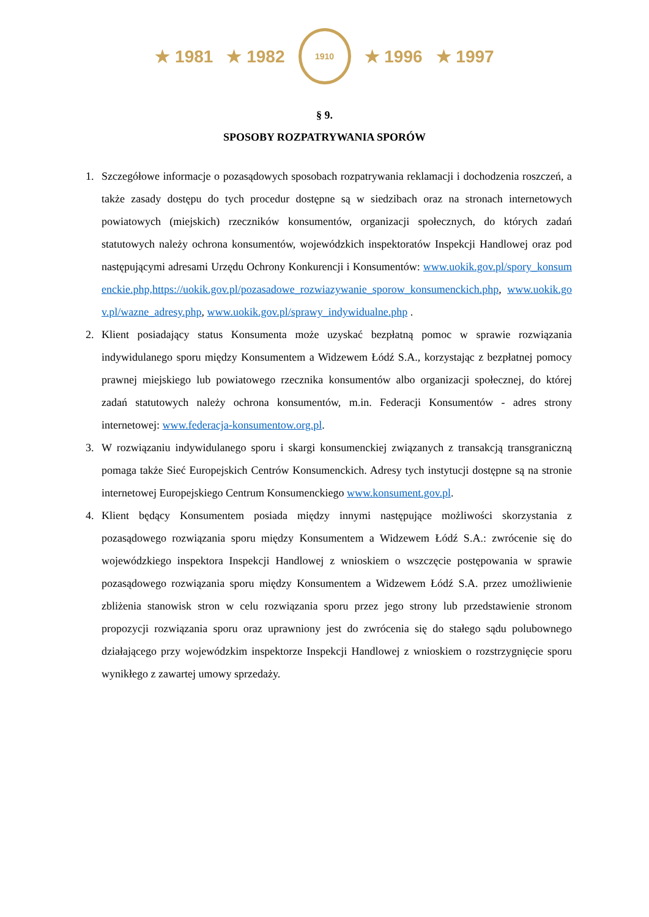★ 1981 ★ 1982
1910
★ 1996 ★ 1997
§ 9.
SPOSOBY ROZPATRYWANIA SPORÓW
1. Szczegółowe informacje o pozasądowych sposobach rozpatrywania reklamacji i dochodzenia roszczeń, a także zasady dostępu do tych procedur dostępne są w siedzibach oraz na stronach internetowych powiatowych (miejskich) rzeczników konsumentów, organizacji społecznych, do których zadań statutowych należy ochrona konsumentów, wojewódzkich inspektoratów Inspekcji Handlowej oraz pod następującymi adresami Urzędu Ochrony Konkurencji i Konsumentów: www.uokik.gov.pl/spory_konsumenckie.php,https://uokik.gov.pl/pozasadowe_rozwiazywanie_sporow_konsumenckich.php, www.uokik.gov.pl/wazne_adresy.php, www.uokik.gov.pl/sprawy_indywidualne.php .
2. Klient posiadający status Konsumenta może uzyskać bezpłatną pomoc w sprawie rozwiązania indywidulanego sporu między Konsumentem a Widzewem Łódź S.A., korzystając z bezpłatnej pomocy prawnej miejskiego lub powiatowego rzecznika konsumentów albo organizacji społecznej, do której zadań statutowych należy ochrona konsumentów, m.in. Federacji Konsumentów - adres strony internetowej: www.federacja-konsumentow.org.pl.
3. W rozwiązaniu indywidulanego sporu i skargi konsumenckiej związanych z transakcją transgraniczną pomaga także Sieć Europejskich Centrów Konsumenckich. Adresy tych instytucji dostępne są na stronie internetowej Europejskiego Centrum Konsumenckiego www.konsument.gov.pl.
4. Klient będący Konsumentem posiada między innymi następujące możliwości skorzystania z pozasądowego rozwiązania sporu między Konsumentem a Widzewem Łódź S.A.: zwrócenie się do wojewódzkiego inspektora Inspekcji Handlowej z wnioskiem o wszczęcie postępowania w sprawie pozasądowego rozwiązania sporu między Konsumentem a Widzewem Łódź S.A. przez umożliwienie zbliżenia stanowisk stron w celu rozwiązania sporu przez jego strony lub przedstawienie stronom propozycji rozwiązania sporu oraz uprawniony jest do zwrócenia się do stałego sądu polubownego działającego przy wojewódzkim inspektorze Inspekcji Handlowej z wnioskiem o rozstrzygnięcie sporu wynikłego z zawartej umowy sprzedaży.